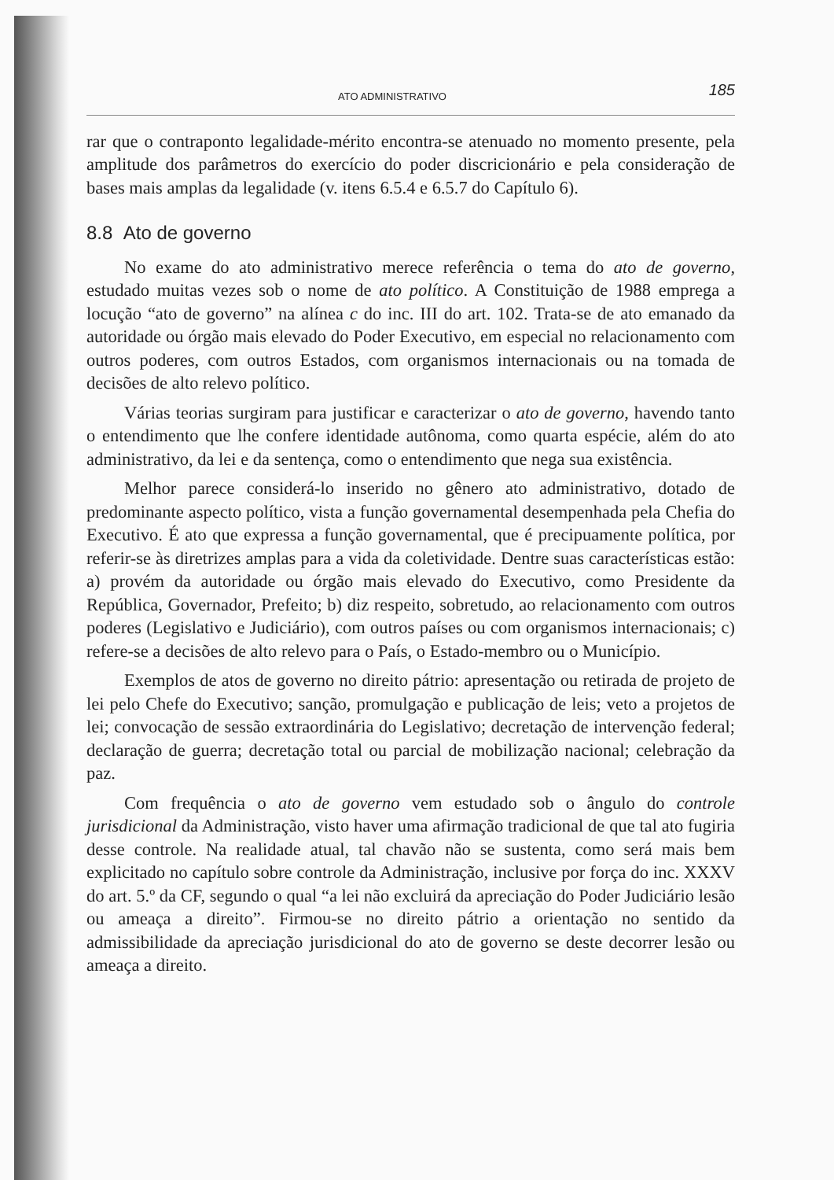ATO ADMINISTRATIVO 185
rar que o contraponto legalidade-mérito encontra-se atenuado no momento presente, pela amplitude dos parâmetros do exercício do poder discricionário e pela consideração de bases mais amplas da legalidade (v. itens 6.5.4 e 6.5.7 do Capítulo 6).
8.8 Ato de governo
No exame do ato administrativo merece referência o tema do ato de governo, estudado muitas vezes sob o nome de ato político. A Constituição de 1988 emprega a locução “ato de governo” na alínea c do inc. III do art. 102. Trata-se de ato emanado da autoridade ou órgão mais elevado do Poder Executivo, em especial no relacionamento com outros poderes, com outros Estados, com organismos internacionais ou na tomada de decisões de alto relevo político.
Várias teorias surgiram para justificar e caracterizar o ato de governo, havendo tanto o entendimento que lhe confere identidade autônoma, como quarta espécie, além do ato administrativo, da lei e da sentença, como o entendimento que nega sua existência.
Melhor parece considerá-lo inserido no gênero ato administrativo, dotado de predominante aspecto político, vista a função governamental desempenhada pela Chefia do Executivo. É ato que expressa a função governamental, que é precipuamente política, por referir-se às diretrizes amplas para a vida da coletividade. Dentre suas características estão: a) provém da autoridade ou órgão mais elevado do Executivo, como Presidente da República, Governador, Prefeito; b) diz respeito, sobretudo, ao relacionamento com outros poderes (Legislativo e Judiciário), com outros países ou com organismos internacionais; c) refere-se a decisões de alto relevo para o País, o Estado-membro ou o Município.
Exemplos de atos de governo no direito pátrio: apresentação ou retirada de projeto de lei pelo Chefe do Executivo; sanção, promulgação e publicação de leis; veto a projetos de lei; convocação de sessão extraordinária do Legislativo; decretação de intervenção federal; declaração de guerra; decretação total ou parcial de mobilização nacional; celebração da paz.
Com frequência o ato de governo vem estudado sob o ângulo do controle jurisdicional da Administração, visto haver uma afirmação tradicional de que tal ato fugiria desse controle. Na realidade atual, tal chavão não se sustenta, como será mais bem explicitado no capítulo sobre controle da Administração, inclusive por força do inc. XXXV do art. 5.º da CF, segundo o qual “a lei não excluirá da apreciação do Poder Judiciário lesão ou ameaça a direito”. Firmou-se no direito pátrio a orientação no sentido da admissibilidade da apreciação jurisdicional do ato de governo se deste decorrer lesão ou ameaça a direito.